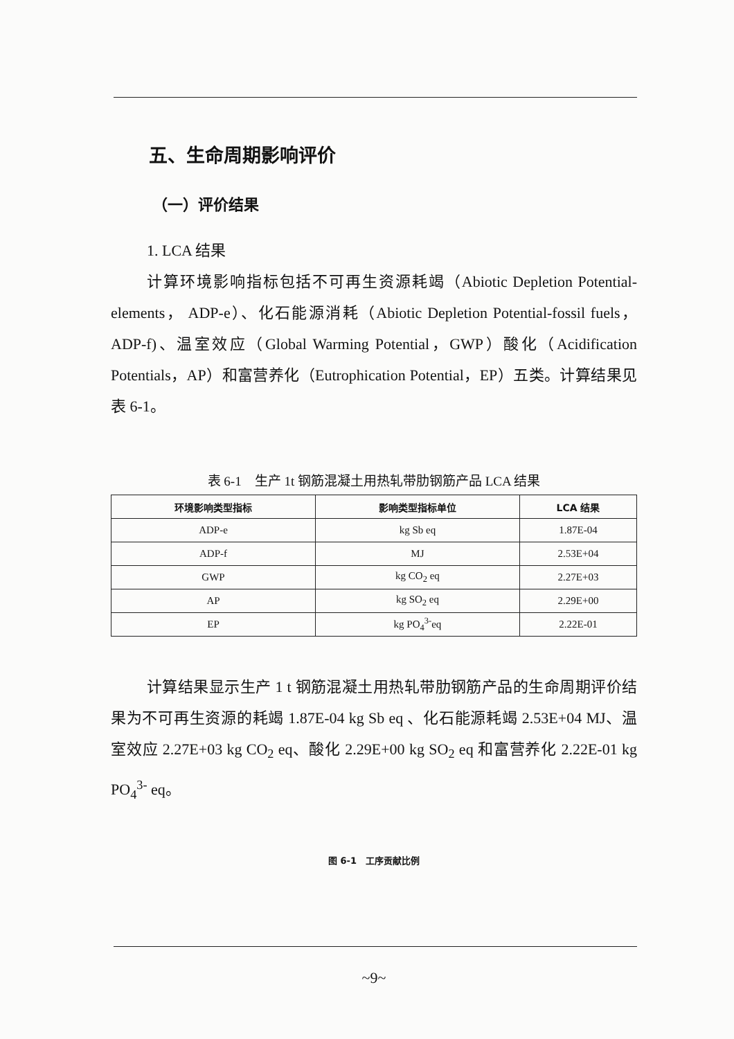五、生命周期影响评价
（一）评价结果
1. LCA 结果
计算环境影响指标包括不可再生资源耗竭（Abiotic Depletion Potential-elements， ADP-e）、化石能源消耗（Abiotic Depletion Potential-fossil fuels，ADP-f)、温室效应（Global Warming Potential，GWP）酸化（Acidification Potentials，AP）和富营养化（Eutrophication Potential，EP）五类。计算结果见表 6-1。
表 6-1　生产 1t 钢筋混凝土用热轧带肋钢筋产品 LCA 结果
| 环境影响类型指标 | 影响类型指标单位 | LCA 结果 |
| --- | --- | --- |
| ADP-e | kg Sb eq | 1.87E-04 |
| ADP-f | MJ | 2.53E+04 |
| GWP | kg CO<sub>2</sub> eq | 2.27E+03 |
| AP | kg SO<sub>2</sub> eq | 2.29E+00 |
| EP | kg PO<sub>4</sub><sup>3-</sup>eq | 2.22E-01 |
计算结果显示生产 1 t 钢筋混凝土用热轧带肋钢筋产品的生命周期评价结果为不可再生资源的耗竭 1.87E-04 kg Sb eq 、化石能源耗竭 2.53E+04 MJ、温室效应 2.27E+03 kg CO<sub>2</sub> eq、酸化 2.29E+00 kg SO<sub>2</sub> eq 和富营养化 2.22E-01 kg PO<sub>4</sub><sup>3-</sup> eq。
图 6-1　工序贡献比例
~9~